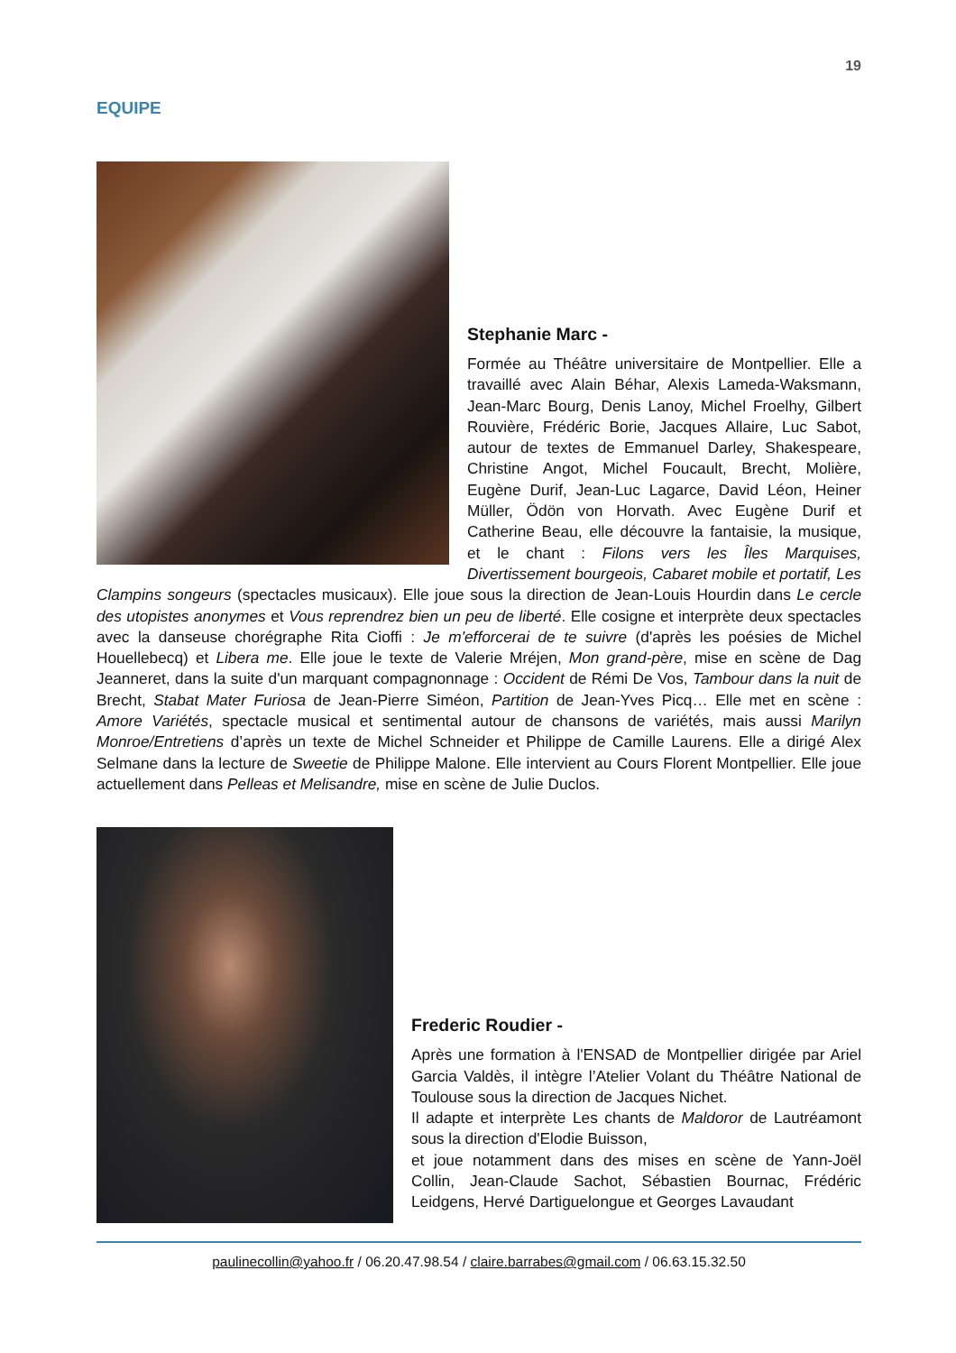19
EQUIPE
Stephanie Marc -
Formée au Théâtre universitaire de Montpellier. Elle a travaillé avec Alain Béhar, Alexis Lameda-Waksmann, Jean-Marc Bourg, Denis Lanoy, Michel Froelhy, Gilbert Rouvière, Frédéric Borie, Jacques Allaire, Luc Sabot, autour de textes de Emmanuel Darley, Shakespeare, Christine Angot, Michel Foucault, Brecht, Molière, Eugène Durif, Jean-Luc Lagarce, David Léon, Heiner Müller, Ödön von Horvath. Avec Eugène Durif et Catherine Beau, elle découvre la fantaisie, la musique, et le chant : Filons vers les Îles Marquises, Divertissement bourgeois, Cabaret mobile et portatif, Les Clampins songeurs (spectacles musicaux). Elle joue sous la direction de Jean-Louis Hourdin dans Le cercle des utopistes anonymes et Vous reprendrez bien un peu de liberté. Elle cosigne et interprète deux spectacles avec la danseuse chorégraphe Rita Cioffi : Je m'efforcerai de te suivre (d'après les poésies de Michel Houellebecq) et Libera me. Elle joue le texte de Valerie Mréjen, Mon grand-père, mise en scène de Dag Jeanneret, dans la suite d'un marquant compagnonnage : Occident de Rémi De Vos, Tambour dans la nuit de Brecht, Stabat Mater Furiosa de Jean-Pierre Siméon, Partition de Jean-Yves Picq… Elle met en scène : Amore Variétés, spectacle musical et sentimental autour de chansons de variétés, mais aussi Marilyn Monroe/Entretiens d’après un texte de Michel Schneider et Philippe de Camille Laurens. Elle a dirigé Alex Selmane dans la lecture de Sweetie de Philippe Malone. Elle intervient au Cours Florent Montpellier. Elle joue actuellement dans Pelleas et Melisandre, mise en scène de Julie Duclos.
Frederic Roudier -
Après une formation à l'ENSAD de Montpellier dirigée par Ariel Garcia Valdès, il intègre l’Atelier Volant du Théâtre National de Toulouse sous la direction de Jacques Nichet.
Il adapte et interprète Les chants de Maldoror de Lautréamont sous la direction d'Elodie Buisson,
et joue notamment dans des mises en scène de Yann-Joël Collin, Jean-Claude Sachot, Sébastien Bournac, Frédéric Leidgens, Hervé Dartiguelongue et Georges Lavaudant
paulinecollin@yahoo.fr / 06.20.47.98.54 / claire.barrabes@gmail.com / 06.63.15.32.50